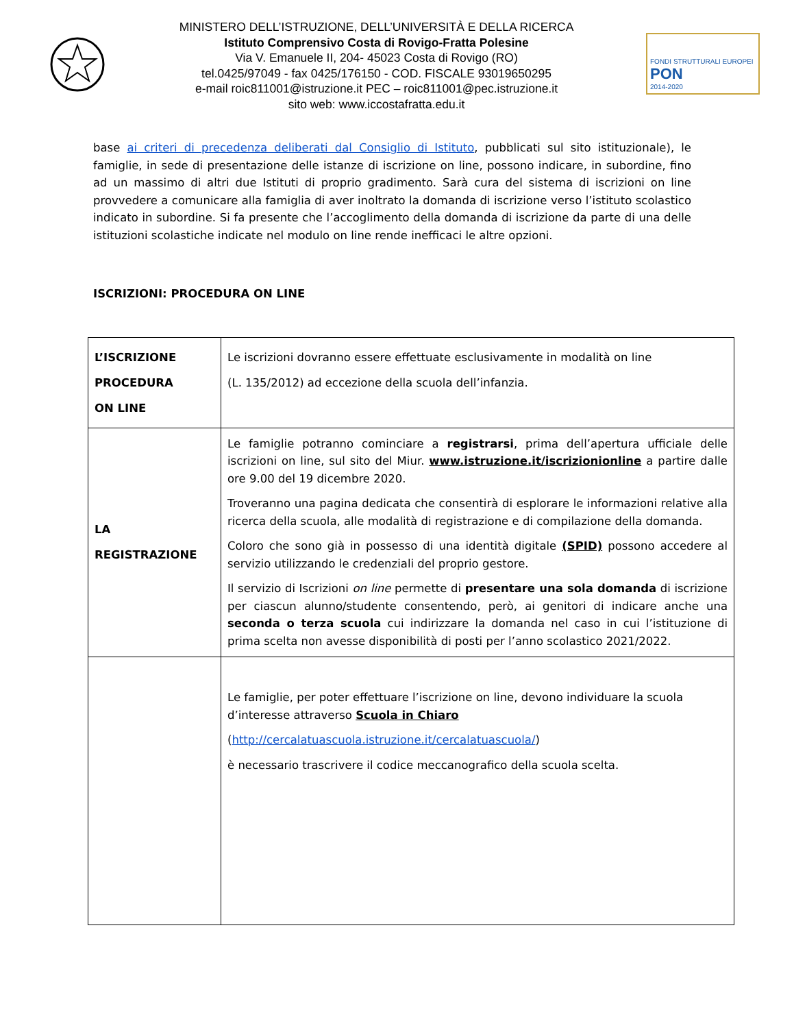MINISTERO DELL’ISTRUZIONE, DELL’UNIVERSITÀ E DELLA RICERCA
Istituto Comprensivo Costa di Rovigo-Fratta Polesine
Via V. Emanuele II, 204- 45023 Costa di Rovigo (RO)
tel.0425/97049 - fax 0425/176150 - COD. FISCALE 93019650295
e-mail roic811001@istruzione.it PEC – roic811001@pec.istruzione.it
sito web: www.iccostafratta.edu.it
FONDI STRUTTURALI EUROPEI
PON
2014-2020
base ai criteri di precedenza deliberati dal Consiglio di Istituto, pubblicati sul sito istituzionale), le famiglie, in sede di presentazione delle istanze di iscrizione on line, possono indicare, in subordine, fino ad un massimo di altri due Istituti di proprio gradimento. Sarà cura del sistema di iscrizioni on line provvedere a comunicare alla famiglia di aver inoltrato la domanda di iscrizione verso l’istituto scolastico indicato in subordine. Si fa presente che l’accoglimento della domanda di iscrizione da parte di una delle istituzioni scolastiche indicate nel modulo on line rende inefficaci le altre opzioni.
ISCRIZIONI: PROCEDURA ON LINE
| L’ISCRIZIONE PROCEDURA ON LINE | Le iscrizioni dovranno essere effettuate esclusivamente in modalità on line (L. 135/2012) ad eccezione della scuola dell’infanzia. |
| LA REGISTRAZIONE | Le famiglie potranno cominciare a registrarsi , prima dell’apertura ufficiale delle iscrizioni on line, sul sito del Miur. www.istruzione.it/iscrizionionline a partire dalle ore 9.00 del 19 dicembre 2020. Troveranno una pagina dedicata che consentirà di esplorare le informazioni relative alla ricerca della scuola, alle modalità di registrazione e di compilazione della domanda. Coloro che sono già in possesso di una identità digitale (SPID) possono accedere al servizio utilizzando le credenziali del proprio gestore. Il servizio di Iscrizioni on line permette di presentare una sola domanda di iscrizione per ciascun alunno/studente consentendo, però, ai genitori di indicare anche una seconda o terza scuola cui indirizzare la domanda nel caso in cui l’istituzione di prima scelta non avesse disponibilità di posti per l’anno scolastico 2021/2022. |
| | Le famiglie, per poter effettuare l’iscrizione on line, devono individuare la scuola d’interesse attraverso Scuola in Chiaro ( http://cercalatuascuola.istruzione.it/cercalatuascuola/ ) è necessario trascrivere il codice meccanografico della scuola scelta. |